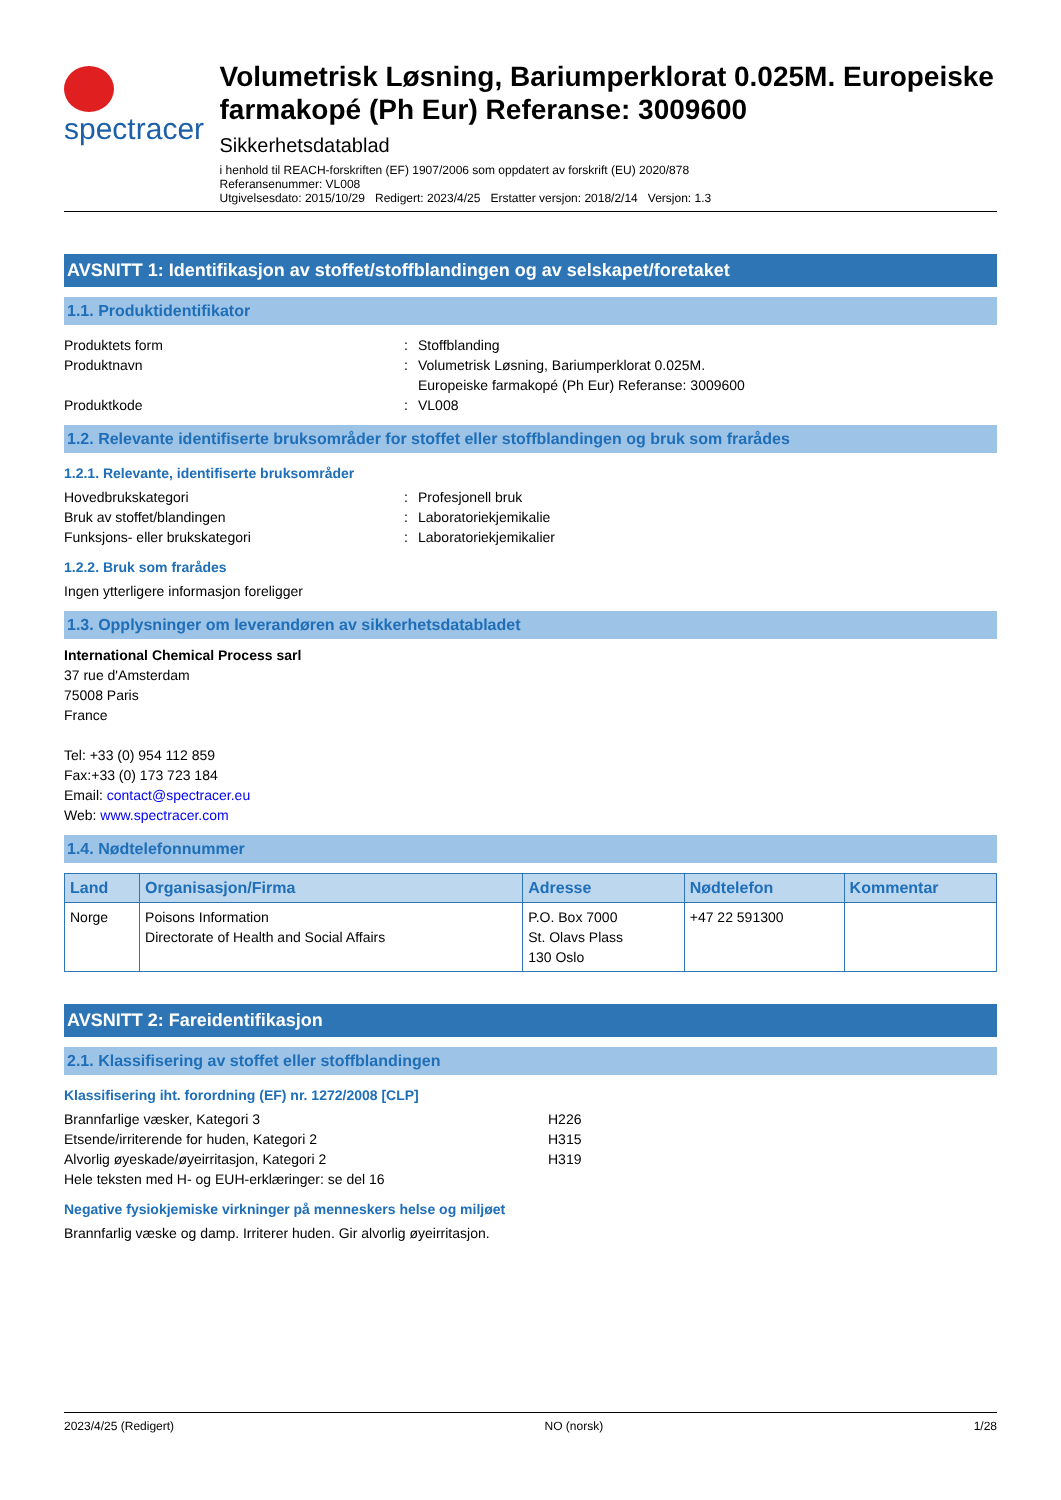spectracer
Volumetrisk Løsning, Bariumperklorat 0.025M. Europeiske farmakopé (Ph Eur) Referanse: 3009600
Sikkerhetsdatablad
i henhold til REACH-forskriften (EF) 1907/2006 som oppdatert av forskrift (EU) 2020/878
Referansenummer: VL008
Utgivelsesdato: 2015/10/29 Redigert: 2023/4/25 Erstatter versjon: 2018/2/14 Versjon: 1.3
AVSNITT 1: Identifikasjon av stoffet/stoffblandingen og av selskapet/foretaket
1.1. Produktidentifikator
Produktets form : Stoffblanding
Produktnavn : Volumetrisk Løsning, Bariumperklorat 0.025M.
Europeiske farmakopé (Ph Eur) Referanse: 3009600
Produktkode : VL008
1.2. Relevante identifiserte bruksområder for stoffet eller stoffblandingen og bruk som frarådes
1.2.1. Relevante, identifiserte bruksområder
Hovedbrukskategori : Profesjonell bruk
Bruk av stoffet/blandingen : Laboratoriekjemikalie
Funksjons- eller brukskategori : Laboratoriekjemikalier
1.2.2. Bruk som frarådes
Ingen ytterligere informasjon foreligger
1.3. Opplysninger om leverandøren av sikkerhetsdatabladet
International Chemical Process sarl
37 rue d'Amsterdam
75008 Paris
France
Tel: +33 (0) 954 112 859
Fax:+33 (0) 173 723 184
Email: contact@spectracer.eu
Web: www.spectracer.com
1.4. Nødtelefonnummer
| Land | Organisasjon/Firma | Adresse | Nødtelefon | Kommentar |
| --- | --- | --- | --- | --- |
| Norge | Poisons Information Directorate of Health and Social Affairs | P.O. Box 7000 St. Olavs Plass 130 Oslo | +47 22 591300 | |
AVSNITT 2: Fareidentifikasjon
2.1. Klassifisering av stoffet eller stoffblandingen
Klassifisering iht. forordning (EF) nr. 1272/2008 [CLP]
Brannfarlige væsker, Kategori 3 H226
Etsende/irriterende for huden, Kategori 2 H315
Alvorlig øyeskade/øyeirritasjon, Kategori 2 H319
Hele teksten med H- og EUH-erklæringer: se del 16
Negative fysiokjemiske virkninger på menneskers helse og miljøet
Brannfarlig væske og damp. Irriterer huden. Gir alvorlig øyeirritasjon.
2023/4/25 (Redigert) NO (norsk) 1/28